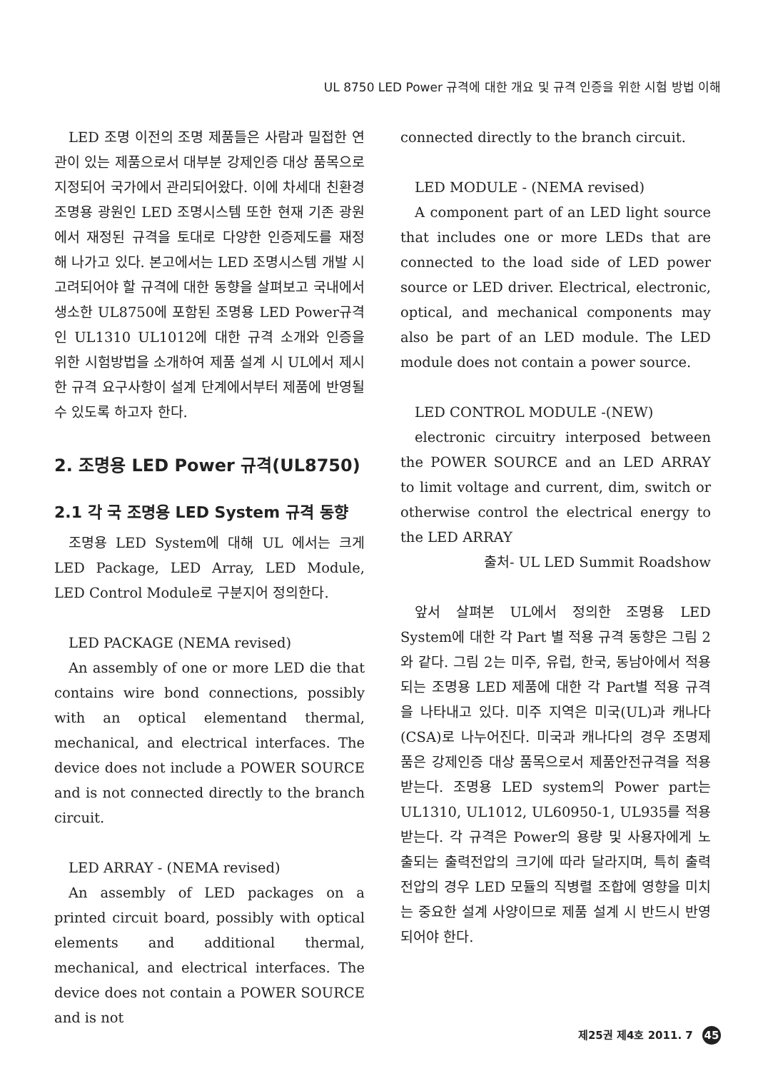UL 8750 LED Power 규격에 대한 개요 및 규격 인증을 위한 시험 방법 이해
LED 조명 이전의 조명 제품들은 사람과 밀접한 연관이 있는 제품으로서 대부분 강제인증 대상 품목으로 지정되어 국가에서 관리되어왔다. 이에 차세대 친환경 조명용 광원인 LED 조명시스템 또한 현재 기존 광원에서 재정된 규격을 토대로 다양한 인증제도를 재정 해 나가고 있다. 본고에서는 LED 조명시스템 개발 시 고려되어야 할 규격에 대한 동향을 살펴보고 국내에서 생소한 UL8750에 포함된 조명용 LED Power규격인 UL1310 UL1012에 대한 규격 소개와 인증을 위한 시험방법을 소개하여 제품 설계 시 UL에서 제시한 규격 요구사항이 설계 단계에서부터 제품에 반영될 수 있도록 하고자 한다.
2. 조명용 LED Power 규격(UL8750)
2.1 각 국 조명용 LED System 규격 동향
조명용 LED System에 대해 UL 에서는 크게 LED Package, LED Array, LED Module, LED Control Module로 구분지어 정의한다.
LED PACKAGE (NEMA revised)
An assembly of one or more LED die that contains wire bond connections, possibly with an optical elementand thermal, mechanical, and electrical interfaces. The device does not include a POWER SOURCE and is not connected directly to the branch circuit.
LED ARRAY - (NEMA revised)
An assembly of LED packages on a printed circuit board, possibly with optical elements and additional thermal, mechanical, and electrical interfaces. The device does not contain a POWER SOURCE and is not
connected directly to the branch circuit.
LED MODULE - (NEMA revised)
A component part of an LED light source that includes one or more LEDs that are connected to the load side of LED power source or LED driver. Electrical, electronic, optical, and mechanical components may also be part of an LED module. The LED module does not contain a power source.
LED CONTROL MODULE -(NEW)
electronic circuitry interposed between the POWER SOURCE and an LED ARRAY to limit voltage and current, dim, switch or otherwise control the electrical energy to the LED ARRAY
출처- UL LED Summit Roadshow
앞서 살펴본 UL에서 정의한 조명용 LED System에 대한 각 Part 별 적용 규격 동향은 그림 2와 같다. 그림 2는 미주, 유럽, 한국, 동남아에서 적용되는 조명용 LED 제품에 대한 각 Part별 적용 규격을 나타내고 있다. 미주 지역은 미국(UL)과 캐나다(CSA)로 나누어진다. 미국과 캐나다의 경우 조명제품은 강제인증 대상 품목으로서 제품안전규격을 적용받는다. 조명용 LED system의 Power part는 UL1310, UL1012, UL60950-1, UL935를 적용받는다. 각 규격은 Power의 용량 및 사용자에게 노출되는 출력전압의 크기에 따라 달라지며, 특히 출력전압의 경우 LED 모듈의 직병렬 조합에 영향을 미치는 중요한 설계 사양이므로 제품 설계 시 반드시 반영되어야 한다.
제25권 제4호 2011. 7 45